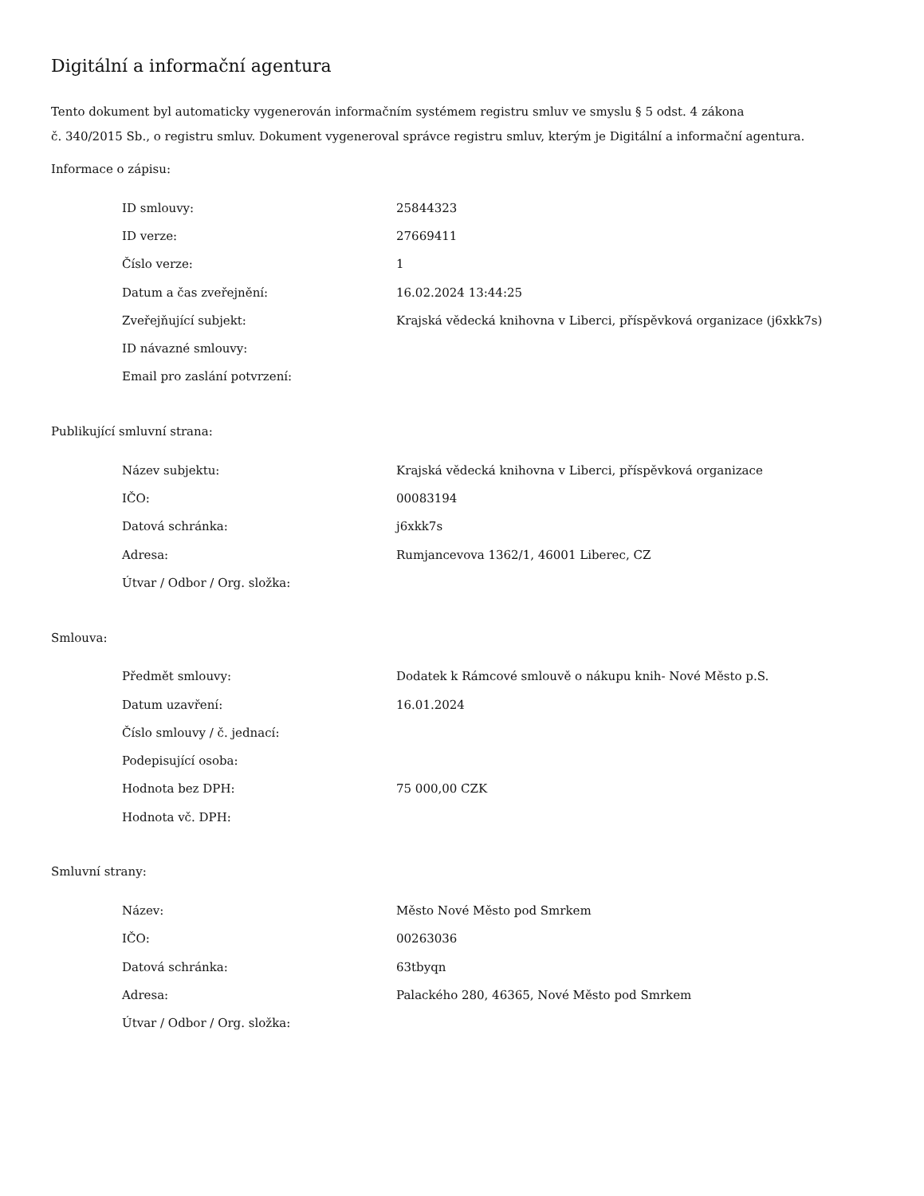Digitální a informační agentura
Tento dokument byl automaticky vygenerován informačním systémem registru smluv ve smyslu § 5 odst. 4 zákona
č. 340/2015 Sb., o registru smluv. Dokument vygeneroval správce registru smluv, kterým je Digitální a informační agentura.
Informace o zápisu:
| ID smlouvy: | 25844323 |
| ID verze: | 27669411 |
| Číslo verze: | 1 |
| Datum a čas zveřejnění: | 16.02.2024 13:44:25 |
| Zveřejňující subjekt: | Krajská vědecká knihovna v Liberci, příspěvková organizace (j6xkk7s) |
| ID návazné smlouvy: | |
| Email pro zaslání potvrzení: | |
Publikující smluvní strana:
| Název subjektu: | Krajská vědecká knihovna v Liberci, příspěvková organizace |
| IČO: | 00083194 |
| Datová schránka: | j6xkk7s |
| Adresa: | Rumjancevova 1362/1, 46001 Liberec, CZ |
| Útvar / Odbor / Org. složka: | |
Smlouva:
| Předmět smlouvy: | Dodatek k Rámcové smlouvě o nákupu knih- Nové Město p.S. |
| Datum uzavření: | 16.01.2024 |
| Číslo smlouvy / č. jednací: | |
| Podepisující osoba: | |
| Hodnota bez DPH: | 75 000,00 CZK |
| Hodnota vč. DPH: | |
Smluvní strany:
| Název: | Město Nové Město pod Smrkem |
| IČO: | 00263036 |
| Datová schránka: | 63tbyqn |
| Adresa: | Palackého 280, 46365, Nové Město pod Smrkem |
| Útvar / Odbor / Org. složka: | |